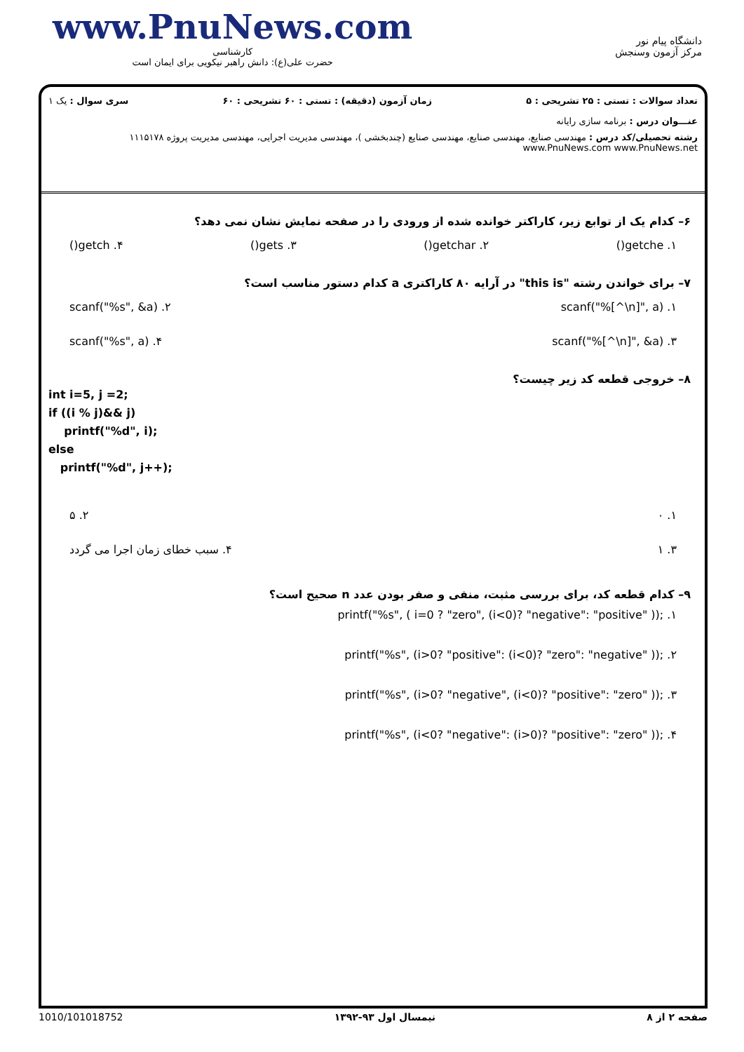www.PnuNews.com
کارشناسی
حضرت علی(ع): دانش راهبر نیکویی برای ایمان است
دانشگاه پیام نور
مرکز آزمون وسنجش
تعداد سوالات : تستی : ۲۵ تشریحی : ۵ زمان آزمون (دقیقه) : تستی : ۶۰ تشریحی : ۶۰ سری سوال : یک ۱
عنـــوان درس : برنامه سازی رایانه
رشته تحصیلی/کد درس : مهندسی صنایع، مهندسی صنایع، مهندسی صنایع (چندبخشی )، مهندسی مدیریت اجرایی، مهندسی مدیریت پروژه ۱۱۱۵۱۷۸ www.PnuNews.com www.PnuNews.net
۶– کدام یک از توابع زیر، کاراکتر خوانده شده از ورودی را در صفحه نمایش نشان نمی دهد؟
۱. getche() ۲. getchar() ۳. gets() ۴. getch()
۷– برای خواندن رشته "this is" در آرایه ۸۰ کاراکتری a کدام دستور مناسب است؟
۱. scanf("%[^\n]", a) ۲. scanf("%s", &a)
۳. scanf("%[^\n]", &a) ۴. scanf("%s", a)
۸– خروجی قطعه کد زیر چیست؟
int i=5, j =2;
if ((i % j)&& j)
printf("%d", i);
else
printf("%d", j++);
۱. ۰ ۲. ۵
۳. ۱ ۴. سبب خطای زمان اجرا می گردد
۹– کدام قطعه کد، برای بررسی مثبت، منفی و صفر بودن عدد n صحیح است؟
۱. printf("%s", ( i=0 ? "zero", (i<0)? "negative": "positive" ));
۲. printf("%s", (i>0? "positive": (i<0)? "zero": "negative" ));
۳. printf("%s", (i>0? "negative", (i<0)? "positive": "zero" ));
۴. printf("%s", (i<0? "negative": (i>0)? "positive": "zero" ));
صفحه ۲ از ۸ نیمسال اول ۹۳-۱۳۹۲ 1010/101018752